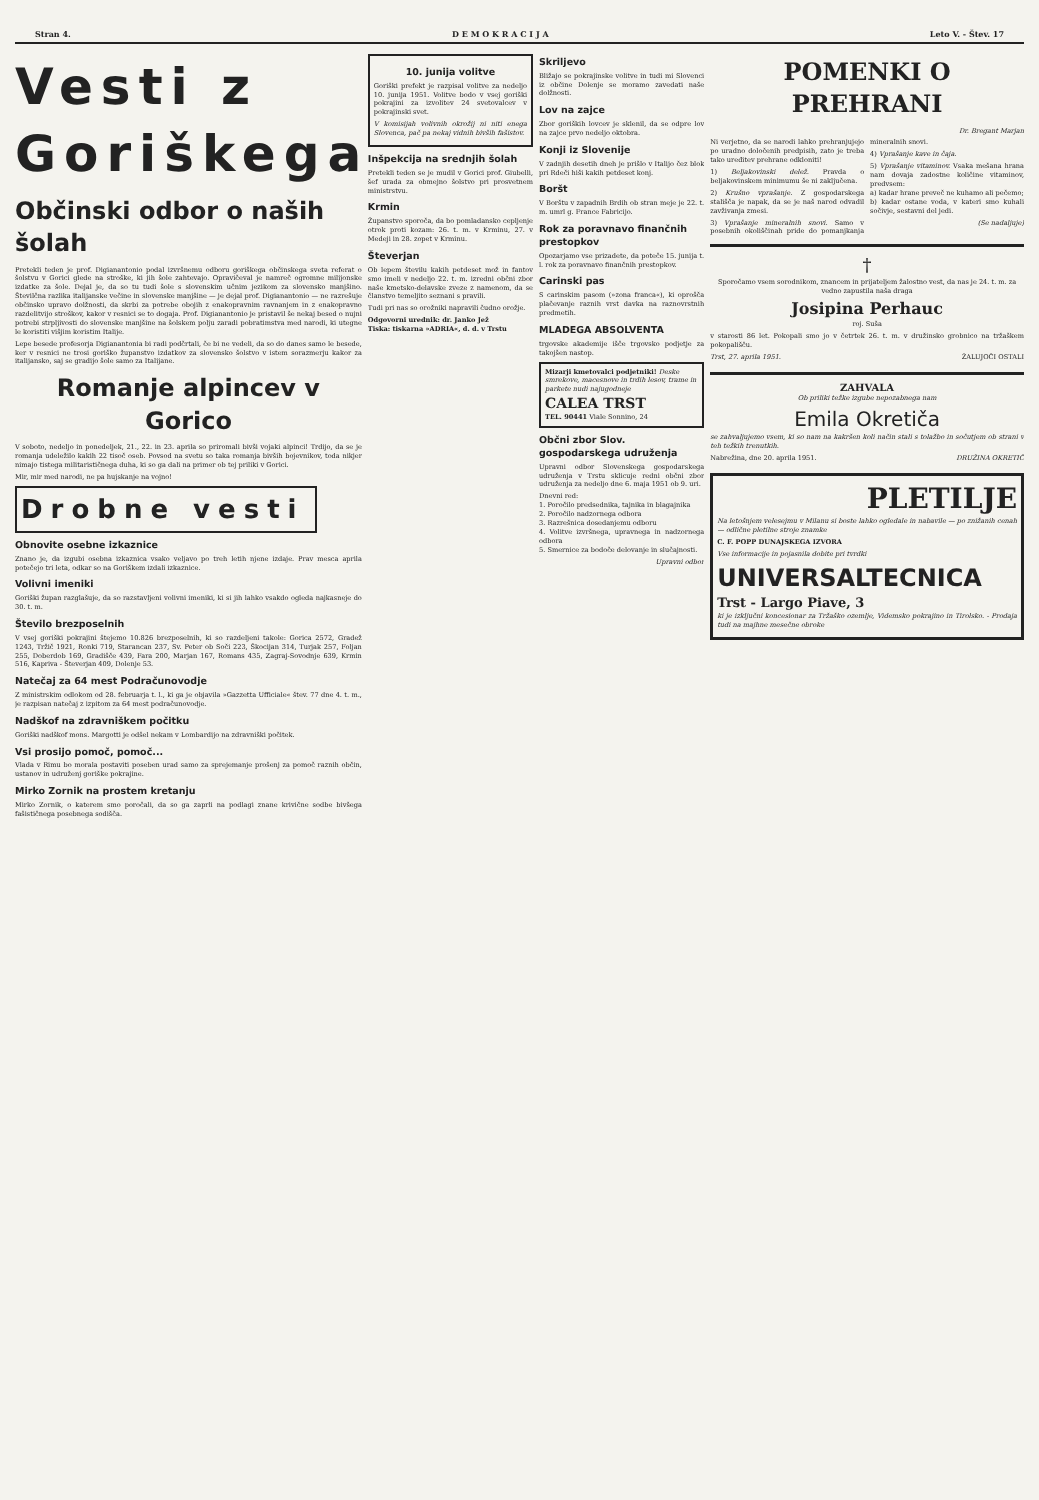Stran 4. D E M O K R A C I J A Leto V. - Štev. 17
Vesti z Goriškega
Občinski odbor o naših šolah
Pretekli teden je prof. Digianantonio podal izvršnemu odboru goriškega občinskega sveta referat o šolstvu v Gorici glede na stroške, ki jih šole zahtevajo. Opravičeval je namreč ogromne milijonske izdatke za šole. Dejal je, da so tu tudi šole s slovenskim učnim jezikom za slovensko manjšino. Številčna razlika italijanske večine in slovenske manjšine — je dejal prof. Digianantonio — ne razrešuje občinsko upravo dolžnosti, da skrbi za potrebe obojih z enakopravnim ravnanjem in z enakopravno razdelitvijo stroškov, kakor v resnici se to dogaja. Prof. Digianantonio je pristavil še nekaj besed o nujni potrebi strpljivosti do slovenske manjšine na šolskem polju zaradi pobratimstva med narodi, ki utegne le koristiti višjim koristim Italije.
Lepe besede profesorja Digianantonia bi radi podčrtali, če bi ne vedeli, da so do danes samo le besede, ker v resnici ne trosi goriško županstvo izdatkov za slovensko šolstvo v istem sorazmerju kakor za italijansko, saj se gradijo šole samo za Italijane.
Romanje alpincev v Gorico
V soboto, nedeljo in ponedeljek, 21., 22. in 23. aprila so priromali bivši vojaki alpinci! Trdijo, da se je romanja udeležilo kakih 22 tisoč oseb. Povsod na svetu so taka romanja bivših bojevnikov, toda nikjer nimajo tistega militarističnega duha, ki so ga dali na primer ob tej priliki v Gorici.
Mir, mir med narodi, ne pa hujskanje na vojno!
Drobne vesti
Obnovite osebne izkaznice
Znano je, da izgubi osebna izkaznica vsako veljavo po treh letih njene izdaje. Prav mesca aprila potečejo tri leta, odkar so na Goriškem izdali izkaznice.
Volivni imeniki
Goriški župan razglašuje, da so razstavljeni volivni imeniki, ki si jih lahko vsakdo ogleda najkasneje do 30. t. m.
Število brezposelnih
V vsej goriški pokrajini štejemo 10.826 brezposelnih, ki so razdeljeni takole: Gorica 2572, Gradež 1243, Tržič 1921, Ronki 719, Starancan 237, Sv. Peter ob Soči 223, Škocijan 314, Turjak 257, Foljan 255, Doberdob 169, Gradišče 439, Fara 200, Marjan 167, Romans 435, Zagraj-Sovodnje 639, Krmin 516, Kapriva - Števerjan 409, Dolenje 53.
Natečaj za 64 mest Podračunovodje
Z ministrskim odlokom od 28. februarja t. l., ki ga je objavila »Gazzetta Ufficiale« štev. 77 dne 4. t. m., je razpisan natečaj z izpitom za 64 mest podračunovodje.
Nadškof na zdravniškem počitku
Goriški nadškof mons. Margotti je odšel nekam v Lombardijo na zdravniški počitek.
Vsi prosijo pomoč, pomoč...
Vlada v Rimu bo morala postaviti poseben urad samo za sprejemanje prošenj za pomoč raznih občin, ustanov in udruženj goriške pokrajine.
Mirko Zornik na prostem kretanju
Mirko Zornik, o katerem smo poročali, da so ga zaprli na podlagi znane krivične sodbe bivšega fašističnega posebnega sodišča.
10. junija volitve
Goriški prefekt je razpisal volitve za nedeljo 10. junija 1951. Volitve bodo v vsej goriški pokrajini za izvolitev 24 svetovalcev v pokrajinski svet.
V komisijah volivnih okrožij ni niti enega Slovenca, pač pa nekaj vidnih bivših fašistov.
Inšpekcija na srednjih šolah
Pretekli teden se je mudil v Gorici prof. Giubelli, šef urada za obmejno šolstvo pri prosvetnem ministrstvu.
Krmin
Županstvo sporoča, da bo pomladansko cepljenje otrok proti kozam: 26. t. m. v Krminu, 27. v Medeji in 28. zopet v Krminu.
Števerjan
Ob lepem številu kakih petdeset mož in fantov smo imeli v nedeljo 22. t. m. izredni občni zbor naše kmetsko-delavske zveze z namenom, da se članstvo temeljito seznani s pravili.
Tudi pri nas so orožniki napravili čudno orožje.
Odgovorni urednik: dr. Janko Jež
Tiska: tiskarna »ADRIA«, d. d. v Trstu
Skriljevo
Bližajo se pokrajinske volitve in tudi mi Slovenci iz občine Dolenje se moramo zavedati naše dolžnosti.
Lov na zajce
Zbor goriških lovcev je sklenil, da se odpre lov na zajce prvo nedeljo oktobra.
Konji iz Slovenije
V zadnjih desetih dneh je prišlo v Italijo čez blok pri Rdeči hiši kakih petdeset konj.
Boršt
V Borštu v zapadnih Brdih ob stran meje je 22. t. m. umrl g. France Fabricijo.
Rok za poravnavo finančnih prestopkov
Opozarjamo vse prizadete, da poteče 15. junija t. l. rok za poravnavo finančnih prestopkov.
Carinski pas
S carinskim pasom (»zona franca«), ki oprošča plačevanje raznih vrst davka na raznovrstnih predmetih.
MLADEGA ABSOLVENTA
trgovske akademije išče trgovsko podjetje za takojšen nastop.
Mizarji kmetovalci podjetniki! Deske smrekove, macesnove in trdih lesov, trame in parkete nudi najugodneje
CALEA TRST
TEL. 90441 Viale Sonnino, 24
Občni zbor Slov. gospodarskega udruženja
Upravni odbor Slovenskega gospodarskega udruženja v Trstu sklicuje redni občni zbor udruženja za nedeljo dne 6. maja 1951 ob 9. uri.
Dnevni red:
1. Poročilo predsednika, tajnika in blagajnika
2. Poročilo nadzornega odbora
3. Razrešnica dosedanjemu odboru
4. Volitve izvršnega, upravnega in nadzornega odbora
5. Smernice za bodoče delovanje in slučajnosti.
Upravni odbor
POMENKI O PREHRANI
Dr. Bregant Marjan
Ni verjetno, da se narodi lahko prehranjujejo po uradno določenih predpisih, zato je treba tako uređitev prehrane odkloniti!
1) Beljakovinski delež. Pravda o beljakovinskem minimumu še ni zaključena.
2) Krušno vprašanje. Z gospodarskega stališča je napak, da se je naš narod odvadil zavživanja zmesi.
3) Vprašanje mineralnih snovi. Samo v posebnih okoliščinah pride do pomanjkanja mineralnih snovi.
4) Vprašanje kave in čaja.
5) Vprašanje vitaminov. Vsaka mešana hrana nam dovaja zadostne količine vitaminov, predvsem:
a) kadar hrane preveč ne kuhamo ali pečemo;
b) kadar ostane voda, v kateri smo kuhali sočivje, sestavni del jedi.
(Se nadaljuje)
†
Sporočamo vsem sorodnikom, znancem in prijateljem žalostno vest, da nas je 24. t. m. za vedno zapustila naša draga
Josipina Perhauc
roj. Suša
v starosti 86 let. Pokopali smo jo v četrtek 26. t. m. v družinsko grobnico na tržaškem pokopališču.
Trst, 27. aprila 1951. ŽALUJOČI OSTALI
ZAHVALA
Ob priliki težke izgube nepozabnega nam
Emila Okretiča
se zahvaljujemo vsem, ki so nam na kakršen koli način stali s tolažbo in sočutjem ob strani v teh težkih trenutkih.
Nabrežina, dne 20. aprila 1951. DRUŽINA OKRETIČ
PLETILJE
Na letošnjem velesejmu v Milanu si boste lahko ogledale in nabavile — po znižanih cenah — odlične pletilne stroje znamke
C. F. POPP DUNAJSKEGA IZVORA
Vse informacije in pojasnila dobite pri tvrdki
UNIVERSALTECNICA
Trst - Largo Piave, 3
ki je izključni koncesionar za Tržaško ozemlje, Videmsko pokrajino in Tirolsko. - Prodaja tudi na majhne mesečne obroke